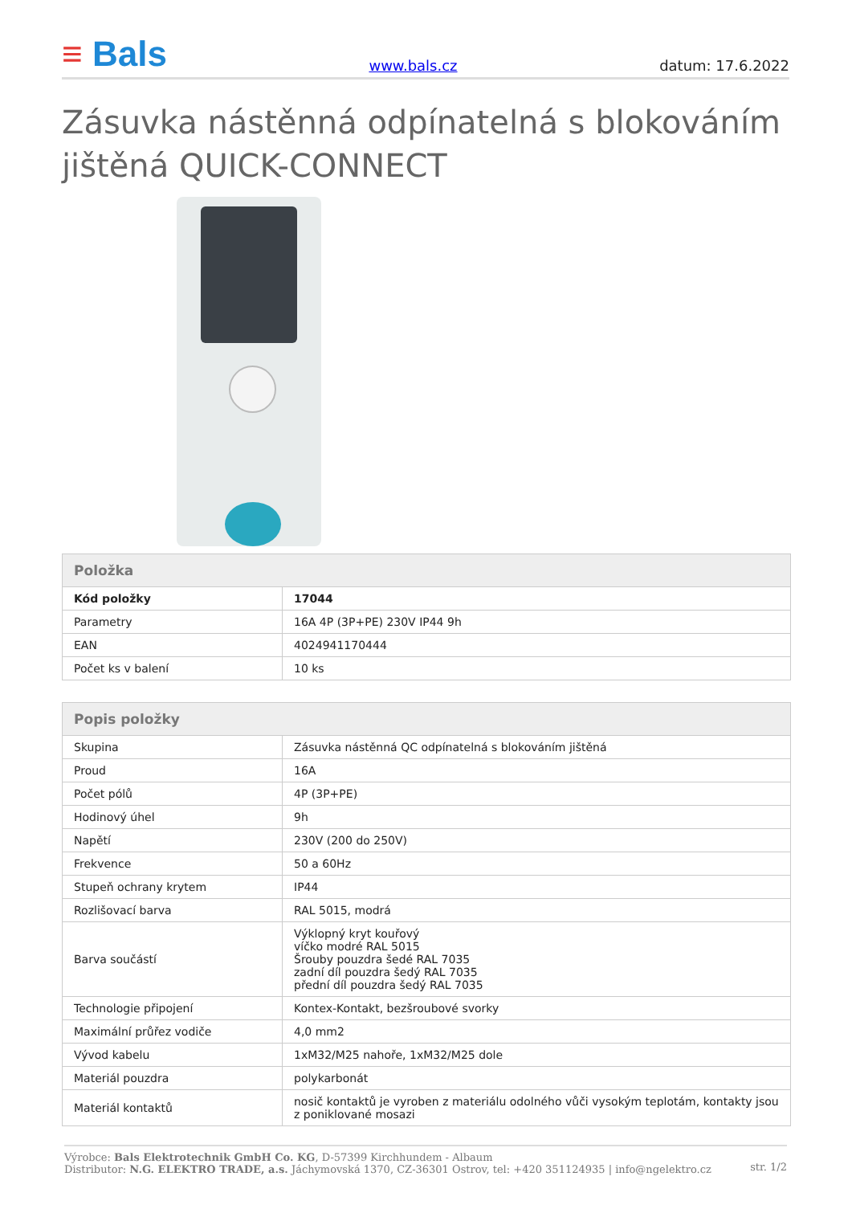≡ Bals
www.bals.cz
datum: 17.6.2022
Zásuvka nástěnná odpínatelná s blokováním jištěná QUICK-CONNECT
| Položka | |
| --- | --- |
| Kód položky | 17044 |
| Parametry | 16A 4P (3P+PE) 230V IP44 9h |
| EAN | 4024941170444 |
| Počet ks v balení | 10 ks |
| Popis položky | |
| --- | --- |
| Skupina | Zásuvka nástěnná QC odpínatelná s blokováním jištěná |
| Proud | 16A |
| Počet pólů | 4P (3P+PE) |
| Hodinový úhel | 9h |
| Napětí | 230V (200 do 250V) |
| Frekvence | 50 a 60Hz |
| Stupeň ochrany krytem | IP44 |
| Rozlišovací barva | RAL 5015, modrá |
| Barva součástí | Výklopný kryt kouřový víčko modré RAL 5015 Šrouby pouzdra šedé RAL 7035 zadní díl pouzdra šedý RAL 7035 přední díl pouzdra šedý RAL 7035 |
| Technologie připojení | Kontex-Kontakt, bezšroubové svorky |
| Maximální průřez vodiče | 4,0 mm2 |
| Vývod kabelu | 1xM32/M25 nahoře, 1xM32/M25 dole |
| Materiál pouzdra | polykarbonát |
| Materiál kontaktů | nosič kontaktů je vyroben z materiálu odolného vůči vysokým teplotám, kontakty jsou z poniklované mosazi |
Výrobce: Bals Elektrotechnik GmbH Co. KG, D-57399 Kirchhundem - Albaum
Distributor: N.G. ELEKTRO TRADE, a.s. Jáchymovská 1370, CZ-36301 Ostrov, tel: +420 351124935 | info@ngelektro.cz
str. 1/2